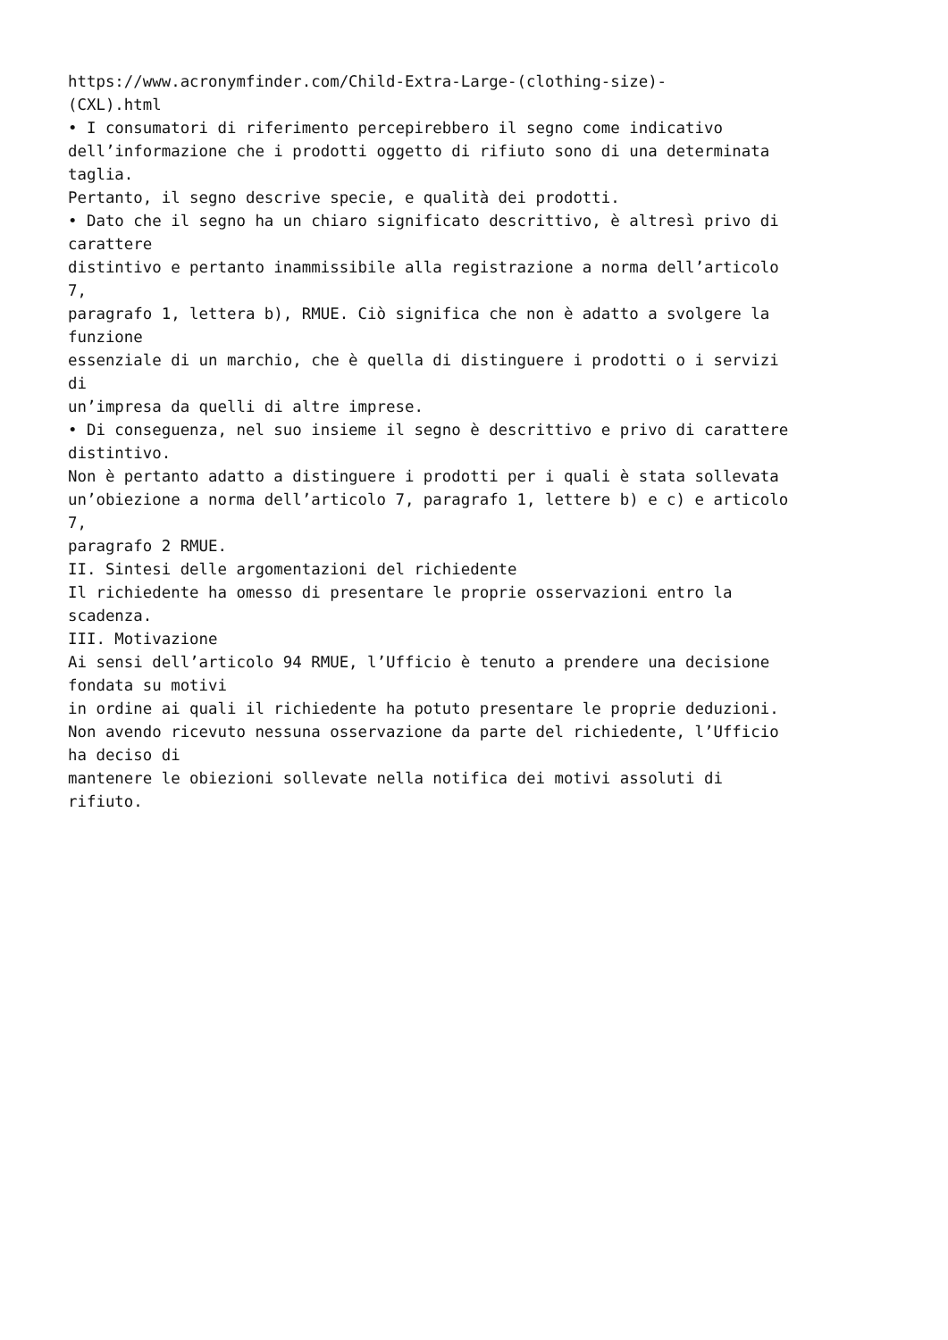https://www.acronymfinder.com/Child-Extra-Large-(clothing-size)-
(CXL).html
• I consumatori di riferimento percepirebbero il segno come indicativo
dell’informazione che i prodotti oggetto di rifiuto sono di una determinata
taglia.
Pertanto, il segno descrive specie, e qualità dei prodotti.
• Dato che il segno ha un chiaro significato descrittivo, è altresì privo di
carattere
distintivo e pertanto inammissibile alla registrazione a norma dell’articolo
7,
paragrafo 1, lettera b), RMUE. Ciò significa che non è adatto a svolgere la
funzione
essenziale di un marchio, che è quella di distinguere i prodotti o i servizi
di
un’impresa da quelli di altre imprese.
• Di conseguenza, nel suo insieme il segno è descrittivo e privo di carattere
distintivo.
Non è pertanto adatto a distinguere i prodotti per i quali è stata sollevata
un’obiezione a norma dell’articolo 7, paragrafo 1, lettere b) e c) e articolo
7,
paragrafo 2 RMUE.
II. Sintesi delle argomentazioni del richiedente
Il richiedente ha omesso di presentare le proprie osservazioni entro la
scadenza.
III. Motivazione
Ai sensi dell’articolo 94 RMUE, l’Ufficio è tenuto a prendere una decisione
fondata su motivi
in ordine ai quali il richiedente ha potuto presentare le proprie deduzioni.
Non avendo ricevuto nessuna osservazione da parte del richiedente, l’Ufficio
ha deciso di
mantenere le obiezioni sollevate nella notifica dei motivi assoluti di
rifiuto.